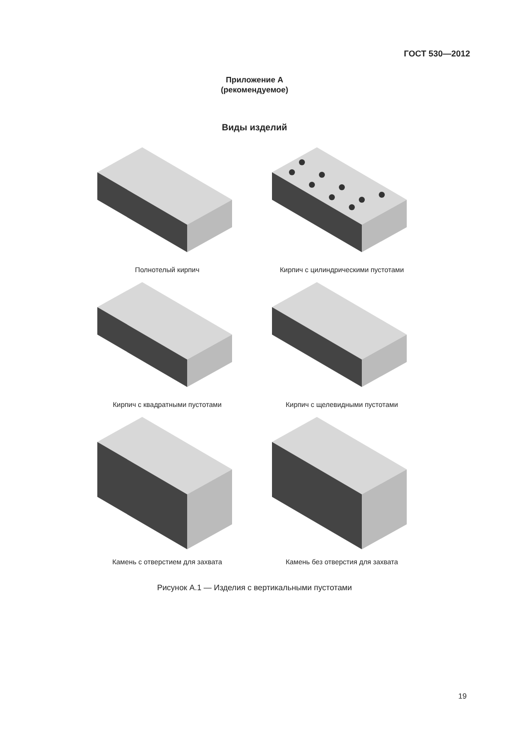ГОСТ 530—2012
Приложение А
(рекомендуемое)
Виды изделий
Полнотелый кирпич
Кирпич с цилиндрическими пустотами
Кирпич с квадратными пустотами
Кирпич с щелевидными пустотами
Камень с отверстием для захвата
Камень без отверстия для захвата
Рисунок А.1 — Изделия с вертикальными пустотами
19